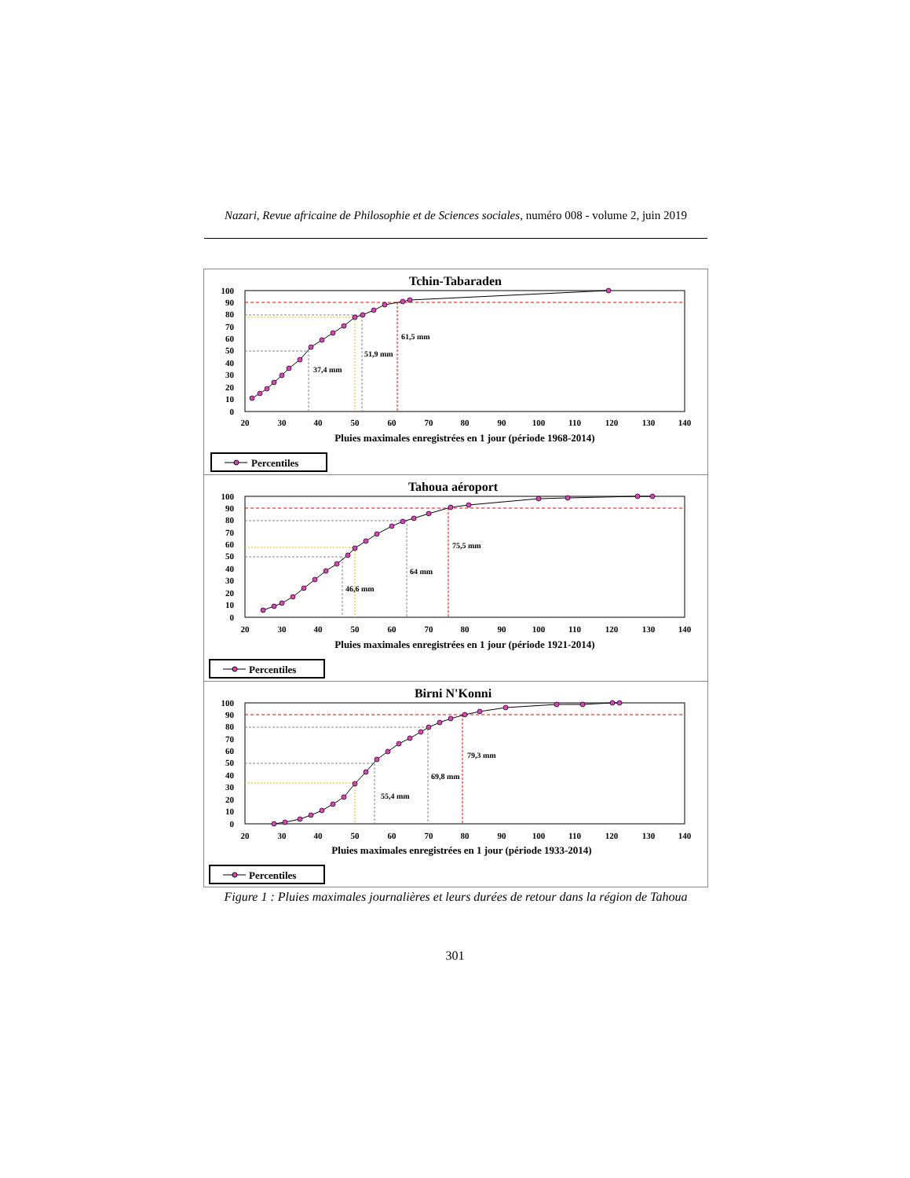Nazari, Revue africaine de Philosophie et de Sciences sociales, numéro 008 - volume 2, juin 2019
Tchin-Tabaraden
100
90
80
70
60
50
40
30
20
10
0
61,5 mm
51,9 mm
37,4 mm
20
30
40
50
60
70
80
90
100
110
120
130
140
Pluies maximales enregistrées en 1 jour (période 1968-2014)
Percentiles
Tahoua aéroport
100
90
80
70
60
50
40
30
20
10
0
75,5 mm
64 mm
46,6 mm
20
30
40
50
60
70
80
90
100
110
120
130
140
Pluies maximales enregistrées en 1 jour (période 1921-2014)
Percentiles
Birni N'Konni
100
90
80
70
60
50
40
30
20
10
0
79,3 mm
69,8 mm
55,4 mm
20
30
40
50
60
70
80
90
100
110
120
130
140
Pluies maximales enregistrées en 1 jour (période 1933-2014)
Percentiles
Figure 1 : Pluies maximales journalières et leurs durées de retour dans la région de Tahoua
301